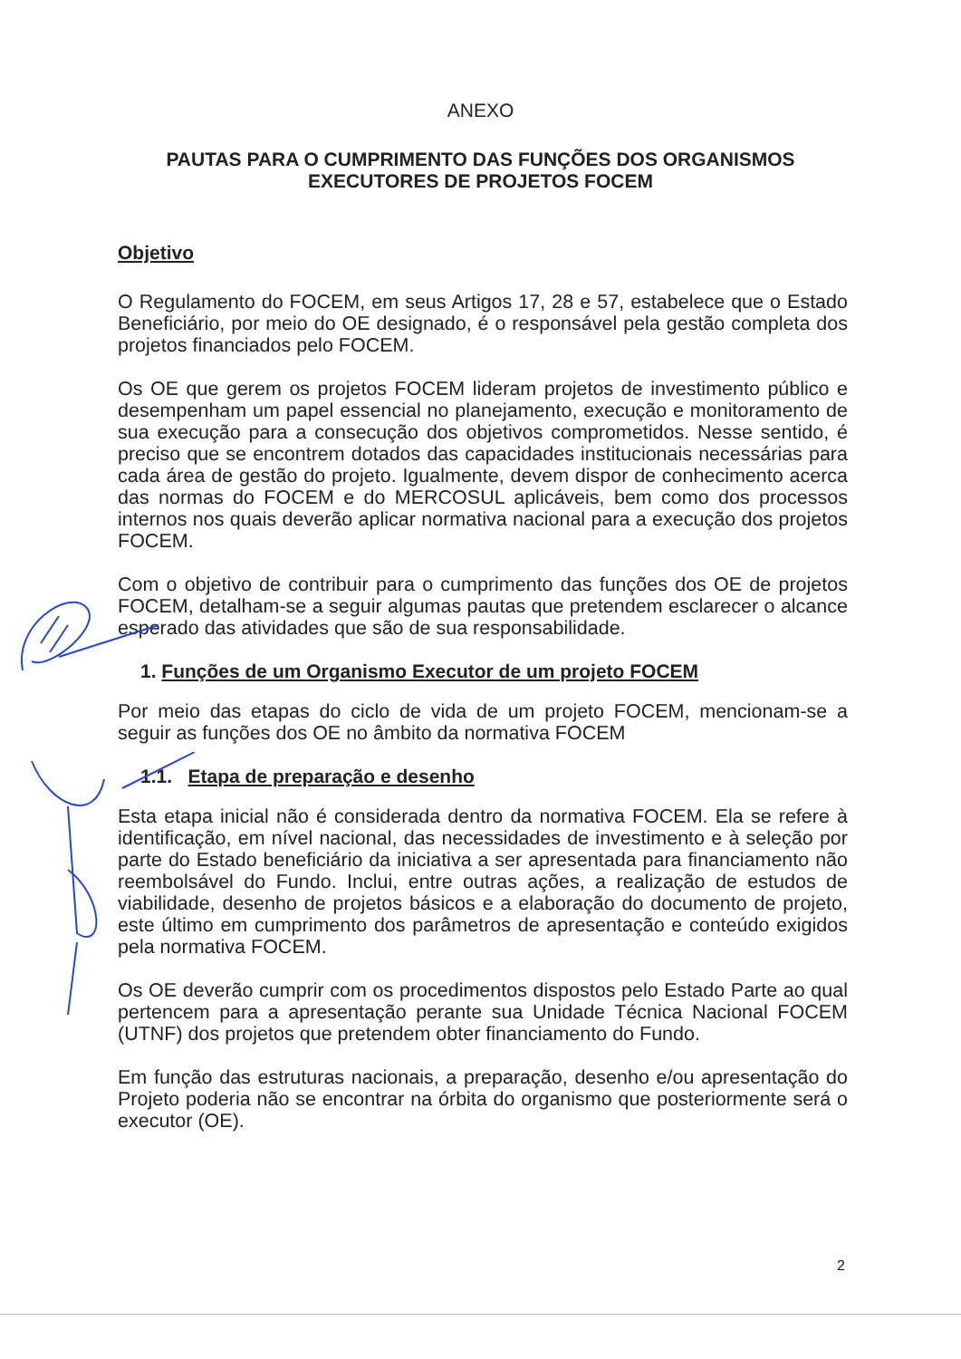ANEXO
PAUTAS PARA O CUMPRIMENTO DAS FUNÇÕES DOS ORGANISMOS EXECUTORES DE PROJETOS FOCEM
Objetivo
O Regulamento do FOCEM, em seus Artigos 17, 28 e 57, estabelece que o Estado Beneficiário, por meio do OE designado, é o responsável pela gestão completa dos projetos financiados pelo FOCEM.
Os OE que gerem os projetos FOCEM lideram projetos de investimento público e desempenham um papel essencial no planejamento, execução e monitoramento de sua execução para a consecução dos objetivos comprometidos. Nesse sentido, é preciso que se encontrem dotados das capacidades institucionais necessárias para cada área de gestão do projeto. Igualmente, devem dispor de conhecimento acerca das normas do FOCEM e do MERCOSUL aplicáveis, bem como dos processos internos nos quais deverão aplicar normativa nacional para a execução dos projetos FOCEM.
Com o objetivo de contribuir para o cumprimento das funções dos OE de projetos FOCEM, detalham-se a seguir algumas pautas que pretendem esclarecer o alcance esperado das atividades que são de sua responsabilidade.
1. Funções de um Organismo Executor de um projeto FOCEM
Por meio das etapas do ciclo de vida de um projeto FOCEM, mencionam-se a seguir as funções dos OE no âmbito da normativa FOCEM
1.1. Etapa de preparação e desenho
Esta etapa inicial não é considerada dentro da normativa FOCEM. Ela se refere à identificação, em nível nacional, das necessidades de investimento e à seleção por parte do Estado beneficiário da iniciativa a ser apresentada para financiamento não reembolsável do Fundo. Inclui, entre outras ações, a realização de estudos de viabilidade, desenho de projetos básicos e a elaboração do documento de projeto, este último em cumprimento dos parâmetros de apresentação e conteúdo exigidos pela normativa FOCEM.
Os OE deverão cumprir com os procedimentos dispostos pelo Estado Parte ao qual pertencem para a apresentação perante sua Unidade Técnica Nacional FOCEM (UTNF) dos projetos que pretendem obter financiamento do Fundo.
Em função das estruturas nacionais, a preparação, desenho e/ou apresentação do Projeto poderia não se encontrar na órbita do organismo que posteriormente será o executor (OE).
2